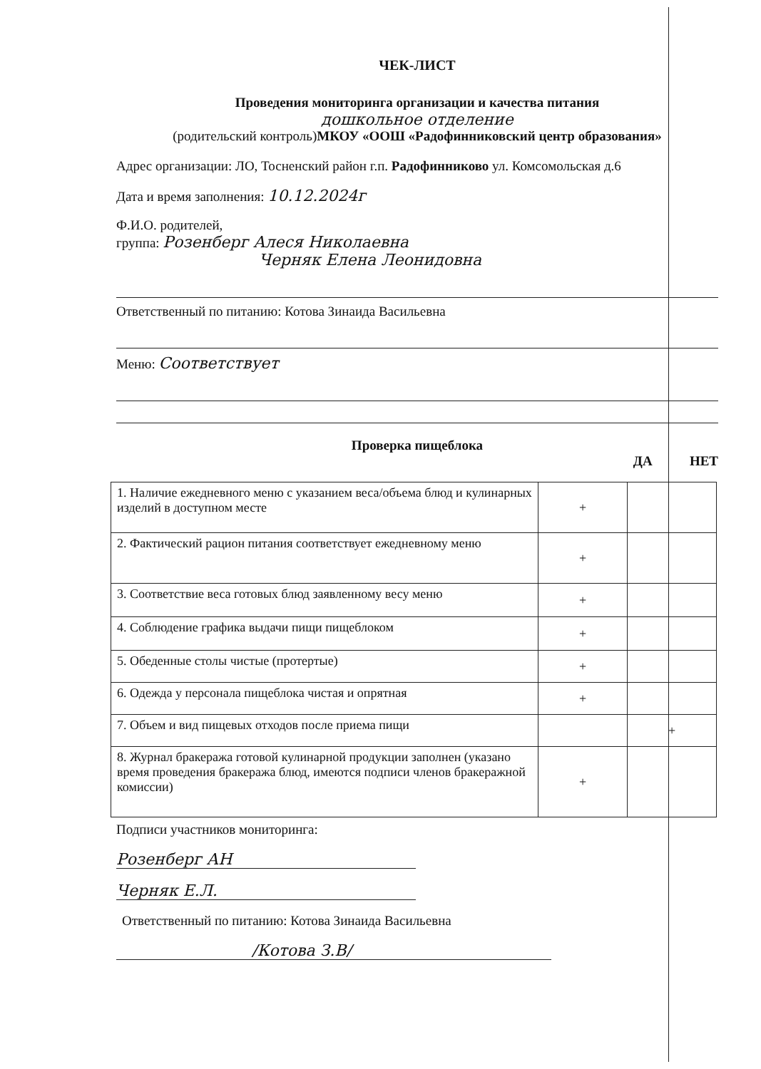ЧЕК-ЛИСТ
Проведения мониторинга организации и качества питания
дошкольное отделение
(родительский контроль)МКОУ «ООШ «Радофинниковский центр образования»
Адрес организации: ЛО, Тосненский район г.п. Радофинниково ул. Комсомольская д.6
Дата и время заполнения: 10.12.2024г
Ф.И.О. родителей,
группа: Розенберг Алеся Николаевна
Черняк Елена Леонидовна
Ответственный по питанию: Котова Зинаида Васильевна
Меню: Соответствует
Проверка пищеблока
ДА НЕТ
| 1. Наличие ежедневного меню с указанием веса/объема блюд и кулинарных изделий в доступном месте | + | |
| 2. Фактический рацион питания соответствует ежедневному меню | + | |
| 3. Соответствие веса готовых блюд заявленному весу меню | + | |
| 4. Соблюдение графика выдачи пищи пищеблоком | + | |
| 5. Обеденные столы чистые (протертые) | + | |
| 6. Одежда у персонала пищеблока чистая и опрятная | + | |
| 7. Объем и вид пищевых отходов после приема пищи | | + |
| 8. Журнал бракеража готовой кулинарной продукции заполнен (указано время проведения бракеража блюд, имеются подписи членов бракеражной комиссии) | + | |
Подписи участников мониторинга:
Розенберг АН
Черняк Е.Л.
Ответственный по питанию: Котова Зинаида Васильевна
/Котова З.В/